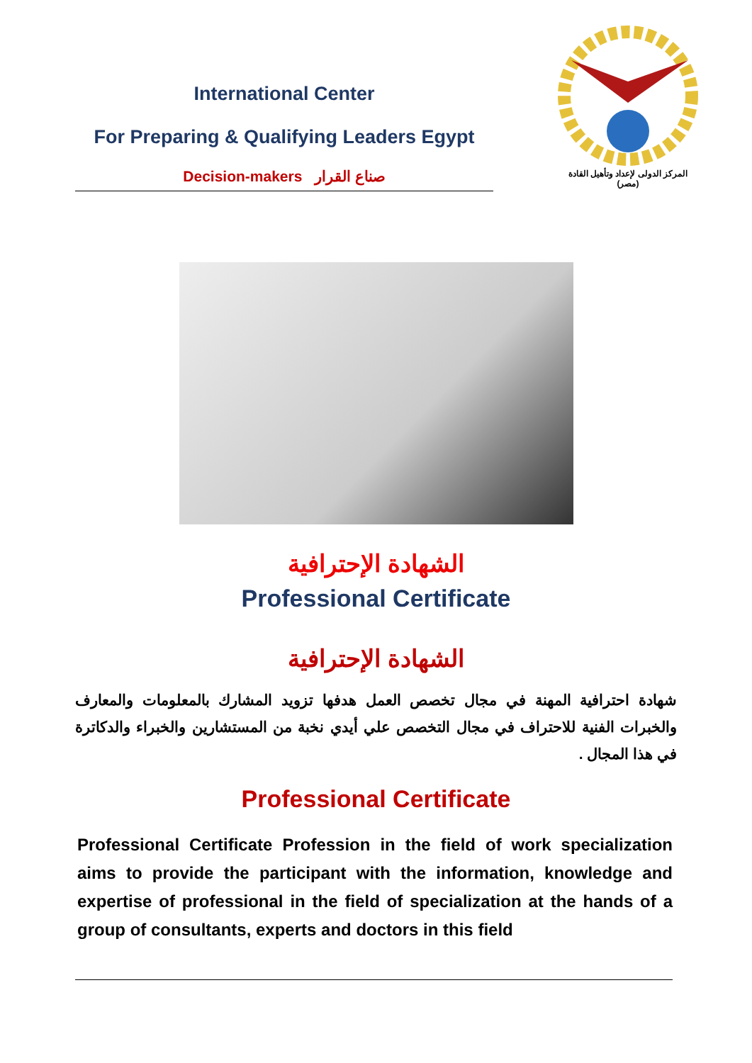International Center
For Preparing & Qualifying Leaders Egypt
Decision-makers صناع القرار
المركز الدولى لإعداد وتأهيل القادة
(مصر)
الشهادة الإحترافية
Professional Certificate
الشهادة الإحترافية
شهادة احترافية المهنة في مجال تخصص العمل هدفها تزويد المشارك بالمعلومات والمعارف والخبرات الفنية للاحتراف في مجال التخصص علي أيدي نخبة من المستشارين والخبراء والدكاترة في هذا المجال .
Professional Certificate
Professional Certificate Profession in the field of work specialization aims to provide the participant with the information, knowledge and expertise of professional in the field of specialization at the hands of a group of consultants, experts and doctors in this field